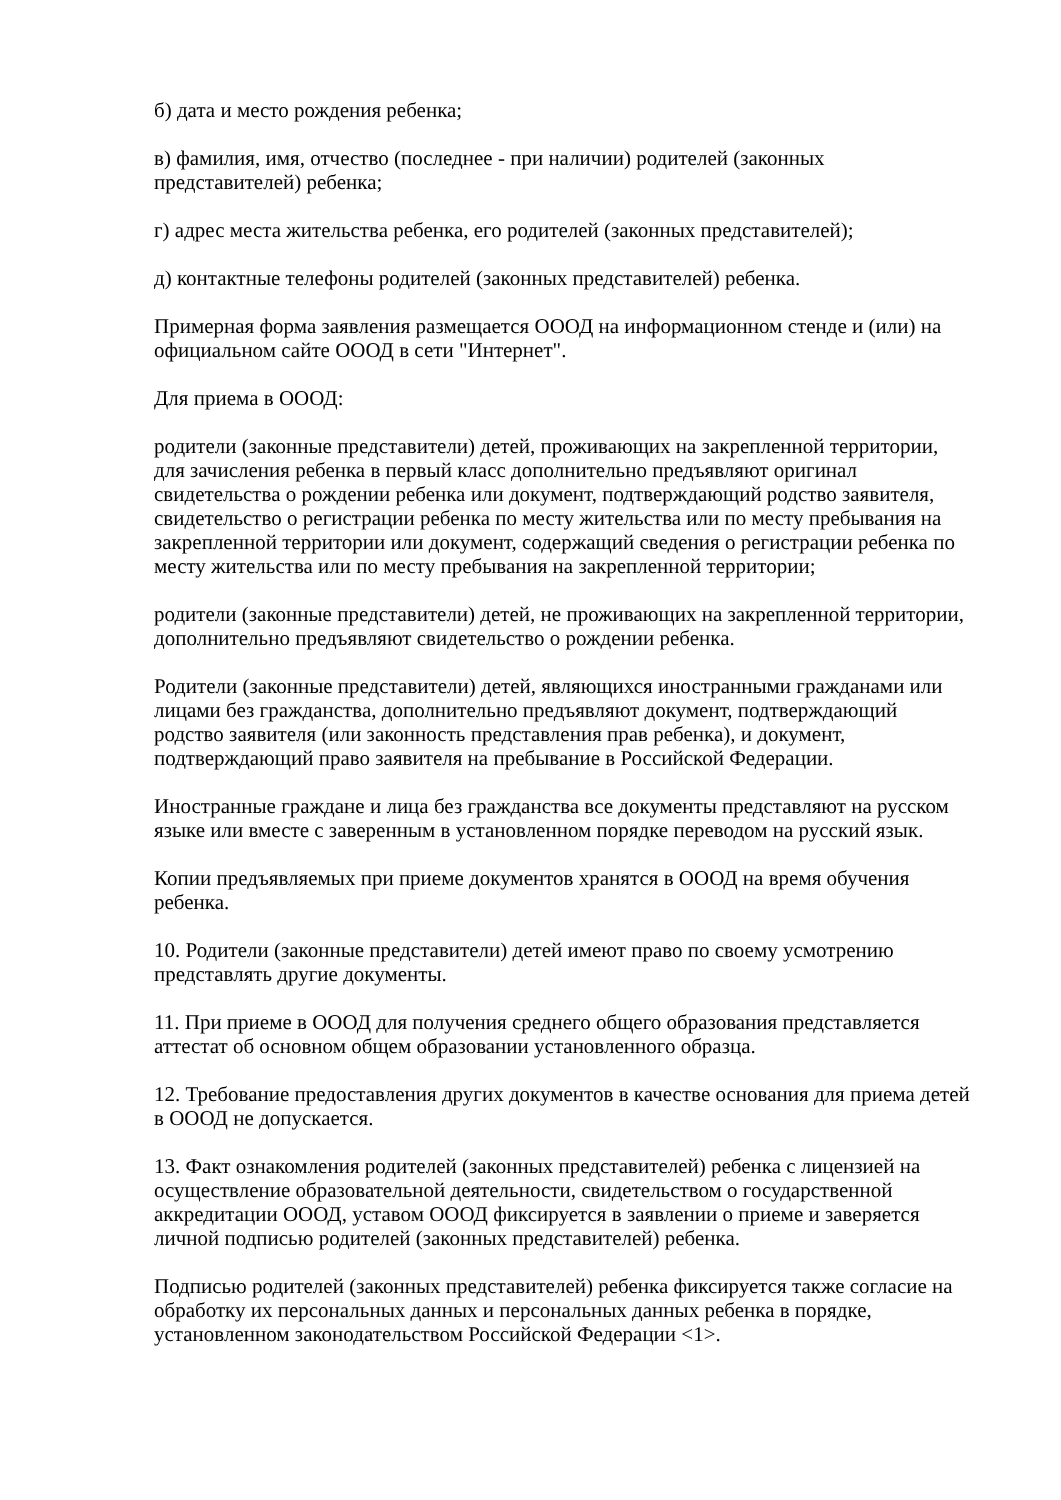б) дата и место рождения ребенка;
в) фамилия, имя, отчество (последнее - при наличии) родителей (законных
представителей) ребенка;
г) адрес места жительства ребенка, его родителей (законных представителей);
д) контактные телефоны родителей (законных представителей) ребенка.
Примерная форма заявления размещается ОООД на информационном стенде и (или) на
официальном сайте ОООД в сети "Интернет".
Для приема в ОООД:
родители (законные представители) детей, проживающих на закрепленной территории,
для зачисления ребенка в первый класс дополнительно предъявляют оригинал
свидетельства о рождении ребенка или документ, подтверждающий родство заявителя,
свидетельство о регистрации ребенка по месту жительства или по месту пребывания на
закрепленной территории или документ, содержащий сведения о регистрации ребенка по
месту жительства или по месту пребывания на закрепленной территории;
родители (законные представители) детей, не проживающих на закрепленной территории,
дополнительно предъявляют свидетельство о рождении ребенка.
Родители (законные представители) детей, являющихся иностранными гражданами или
лицами без гражданства, дополнительно предъявляют документ, подтверждающий
родство заявителя (или законность представления прав ребенка), и документ,
подтверждающий право заявителя на пребывание в Российской Федерации.
Иностранные граждане и лица без гражданства все документы представляют на русском
языке или вместе с заверенным в установленном порядке переводом на русский язык.
Копии предъявляемых при приеме документов хранятся в ОООД на время обучения
ребенка.
10. Родители (законные представители) детей имеют право по своему усмотрению
представлять другие документы.
11. При приеме в ОООД для получения среднего общего образования представляется
аттестат об основном общем образовании установленного образца.
12. Требование предоставления других документов в качестве основания для приема детей
в ОООД не допускается.
13. Факт ознакомления родителей (законных представителей) ребенка с лицензией на
осуществление образовательной деятельности, свидетельством о государственной
аккредитации ОООД, уставом ОООД фиксируется в заявлении о приеме и заверяется
личной подписью родителей (законных представителей) ребенка.
Подписью родителей (законных представителей) ребенка фиксируется также согласие на
обработку их персональных данных и персональных данных ребенка в порядке,
установленном законодательством Российской Федерации <1>.